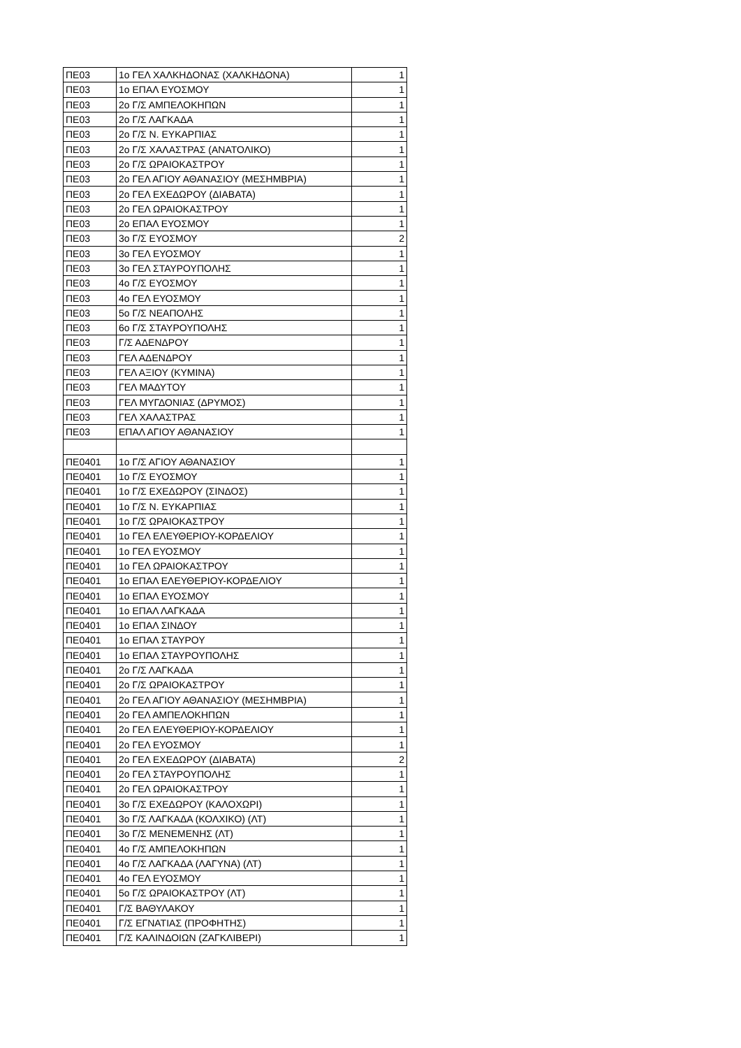| ΠΕ03 | 1ο ΓΕΛ ΧΑΛΚΗΔΟΝΑΣ (ΧΑΛΚΗΔΟΝΑ) | 1 |
| ΠΕ03 | 1ο ΕΠΑΛ ΕΥΟΣΜΟΥ | 1 |
| ΠΕ03 | 2ο Γ/Σ ΑΜΠΕΛΟΚΗΠΩΝ | 1 |
| ΠΕ03 | 2ο Γ/Σ ΛΑΓΚΑΔΑ | 1 |
| ΠΕ03 | 2ο Γ/Σ Ν. ΕΥΚΑΡΠΙΑΣ | 1 |
| ΠΕ03 | 2ο Γ/Σ ΧΑΛΑΣΤΡΑΣ (ΑΝΑΤΟΛΙΚΟ) | 1 |
| ΠΕ03 | 2ο Γ/Σ ΩΡΑΙΟΚΑΣΤΡΟΥ | 1 |
| ΠΕ03 | 2ο ΓΕΛ ΑΓΙΟΥ ΑΘΑΝΑΣΙΟΥ (ΜΕΣΗΜΒΡΙΑ) | 1 |
| ΠΕ03 | 2ο ΓΕΛ ΕΧΕΔΩΡΟΥ (ΔΙΑΒΑΤΑ) | 1 |
| ΠΕ03 | 2ο ΓΕΛ ΩΡΑΙΟΚΑΣΤΡΟΥ | 1 |
| ΠΕ03 | 2ο ΕΠΑΛ ΕΥΟΣΜΟΥ | 1 |
| ΠΕ03 | 3ο Γ/Σ ΕΥΟΣΜΟΥ | 2 |
| ΠΕ03 | 3ο ΓΕΛ ΕΥΟΣΜΟΥ | 1 |
| ΠΕ03 | 3ο ΓΕΛ ΣΤΑΥΡΟΥΠΟΛΗΣ | 1 |
| ΠΕ03 | 4ο Γ/Σ ΕΥΟΣΜΟΥ | 1 |
| ΠΕ03 | 4ο ΓΕΛ ΕΥΟΣΜΟΥ | 1 |
| ΠΕ03 | 5ο Γ/Σ ΝΕΑΠΟΛΗΣ | 1 |
| ΠΕ03 | 6ο Γ/Σ ΣΤΑΥΡΟΥΠΟΛΗΣ | 1 |
| ΠΕ03 | Γ/Σ ΑΔΕΝΔΡΟΥ | 1 |
| ΠΕ03 | ΓΕΛ ΑΔΕΝΔΡΟΥ | 1 |
| ΠΕ03 | ΓΕΛ ΑΞΙΟΥ (ΚΥΜΙΝΑ) | 1 |
| ΠΕ03 | ΓΕΛ ΜΑΔΥΤΟΥ | 1 |
| ΠΕ03 | ΓΕΛ ΜΥΓΔΟΝΙΑΣ (ΔΡΥΜΟΣ) | 1 |
| ΠΕ03 | ΓΕΛ ΧΑΛΑΣΤΡΑΣ | 1 |
| ΠΕ03 | ΕΠΑΛ ΑΓΙΟΥ ΑΘΑΝΑΣΙΟΥ | 1 |
| ΠΕ0401 | 1ο Γ/Σ ΑΓΙΟΥ ΑΘΑΝΑΣΙΟΥ | 1 |
| ΠΕ0401 | 1ο Γ/Σ ΕΥΟΣΜΟΥ | 1 |
| ΠΕ0401 | 1ο Γ/Σ ΕΧΕΔΩΡΟΥ (ΣΙΝΔΟΣ) | 1 |
| ΠΕ0401 | 1ο Γ/Σ Ν. ΕΥΚΑΡΠΙΑΣ | 1 |
| ΠΕ0401 | 1ο Γ/Σ ΩΡΑΙΟΚΑΣΤΡΟΥ | 1 |
| ΠΕ0401 | 1ο ΓΕΛ ΕΛΕΥΘΕΡΙΟΥ-ΚΟΡΔΕΛΙΟΥ | 1 |
| ΠΕ0401 | 1ο ΓΕΛ ΕΥΟΣΜΟΥ | 1 |
| ΠΕ0401 | 1ο ΓΕΛ ΩΡΑΙΟΚΑΣΤΡΟΥ | 1 |
| ΠΕ0401 | 1ο ΕΠΑΛ ΕΛΕΥΘΕΡΙΟΥ-ΚΟΡΔΕΛΙΟΥ | 1 |
| ΠΕ0401 | 1ο ΕΠΑΛ ΕΥΟΣΜΟΥ | 1 |
| ΠΕ0401 | 1ο ΕΠΑΛ ΛΑΓΚΑΔΑ | 1 |
| ΠΕ0401 | 1ο ΕΠΑΛ ΣΙΝΔΟΥ | 1 |
| ΠΕ0401 | 1ο ΕΠΑΛ ΣΤΑΥΡΟΥ | 1 |
| ΠΕ0401 | 1ο ΕΠΑΛ ΣΤΑΥΡΟΥΠΟΛΗΣ | 1 |
| ΠΕ0401 | 2ο Γ/Σ ΛΑΓΚΑΔΑ | 1 |
| ΠΕ0401 | 2ο Γ/Σ ΩΡΑΙΟΚΑΣΤΡΟΥ | 1 |
| ΠΕ0401 | 2ο ΓΕΛ ΑΓΙΟΥ ΑΘΑΝΑΣΙΟΥ (ΜΕΣΗΜΒΡΙΑ) | 1 |
| ΠΕ0401 | 2ο ΓΕΛ ΑΜΠΕΛΟΚΗΠΩΝ | 1 |
| ΠΕ0401 | 2ο ΓΕΛ ΕΛΕΥΘΕΡΙΟΥ-ΚΟΡΔΕΛΙΟΥ | 1 |
| ΠΕ0401 | 2ο ΓΕΛ ΕΥΟΣΜΟΥ | 1 |
| ΠΕ0401 | 2ο ΓΕΛ ΕΧΕΔΩΡΟΥ (ΔΙΑΒΑΤΑ) | 2 |
| ΠΕ0401 | 2ο ΓΕΛ ΣΤΑΥΡΟΥΠΟΛΗΣ | 1 |
| ΠΕ0401 | 2ο ΓΕΛ ΩΡΑΙΟΚΑΣΤΡΟΥ | 1 |
| ΠΕ0401 | 3ο Γ/Σ ΕΧΕΔΩΡΟΥ (ΚΑΛΟΧΩΡΙ) | 1 |
| ΠΕ0401 | 3ο Γ/Σ ΛΑΓΚΑΔΑ (ΚΟΛΧΙΚΟ) (ΛΤ) | 1 |
| ΠΕ0401 | 3ο Γ/Σ ΜΕΝΕΜΕΝΗΣ (ΛΤ) | 1 |
| ΠΕ0401 | 4ο Γ/Σ ΑΜΠΕΛΟΚΗΠΩΝ | 1 |
| ΠΕ0401 | 4ο Γ/Σ ΛΑΓΚΑΔΑ (ΛΑΓΥΝΑ) (ΛΤ) | 1 |
| ΠΕ0401 | 4ο ΓΕΛ ΕΥΟΣΜΟΥ | 1 |
| ΠΕ0401 | 5ο Γ/Σ ΩΡΑΙΟΚΑΣΤΡΟΥ (ΛΤ) | 1 |
| ΠΕ0401 | Γ/Σ ΒΑΘΥΛΑΚΟΥ | 1 |
| ΠΕ0401 | Γ/Σ ΕΓΝΑΤΙΑΣ (ΠΡΟΦΗΤΗΣ) | 1 |
| ΠΕ0401 | Γ/Σ ΚΑΛΙΝΔΟΙΩΝ (ΖΑΓΚΛΙΒΕΡΙ) | 1 |